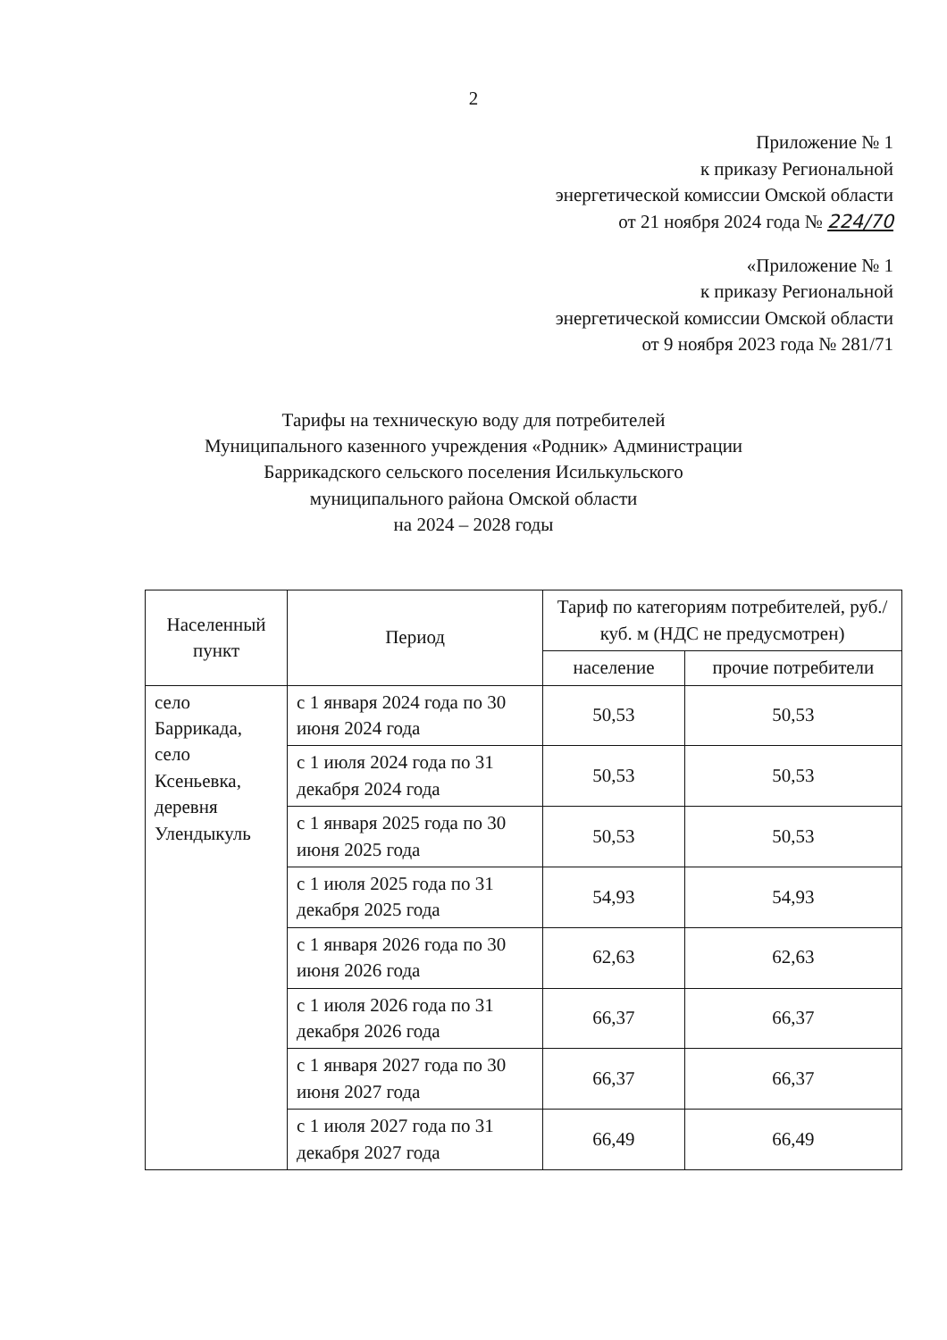2
Приложение № 1
к приказу Региональной
энергетической комиссии Омской области
от 21 ноября 2024 года № 224/70
«Приложение № 1
к приказу Региональной
энергетической комиссии Омской области
от 9 ноября 2023 года № 281/71
Тарифы на техническую воду для потребителей
Муниципального казенного учреждения «Родник» Администрации
Баррикадского сельского поселения Исилькульского
муниципального района Омской области
на 2024 – 2028 годы
| Населенный пункт | Период | Тариф по категориям потребителей, руб./куб. м (НДС не предусмотрен) | |
| --- | --- | --- | --- |
| | | население | прочие потребители |
| село Баррикада, село Ксеньевка, деревня Улендыкуль | с 1 января 2024 года по 30 июня 2024 года | 50,53 | 50,53 |
| | с 1 июля 2024 года по 31 декабря 2024 года | 50,53 | 50,53 |
| | с 1 января 2025 года по 30 июня 2025 года | 50,53 | 50,53 |
| | с 1 июля 2025 года по 31 декабря 2025 года | 54,93 | 54,93 |
| | с 1 января 2026 года по 30 июня 2026 года | 62,63 | 62,63 |
| | с 1 июля 2026 года по 31 декабря 2026 года | 66,37 | 66,37 |
| | с 1 января 2027 года по 30 июня 2027 года | 66,37 | 66,37 |
| | с 1 июля 2027 года по 31 декабря 2027 года | 66,49 | 66,49 |